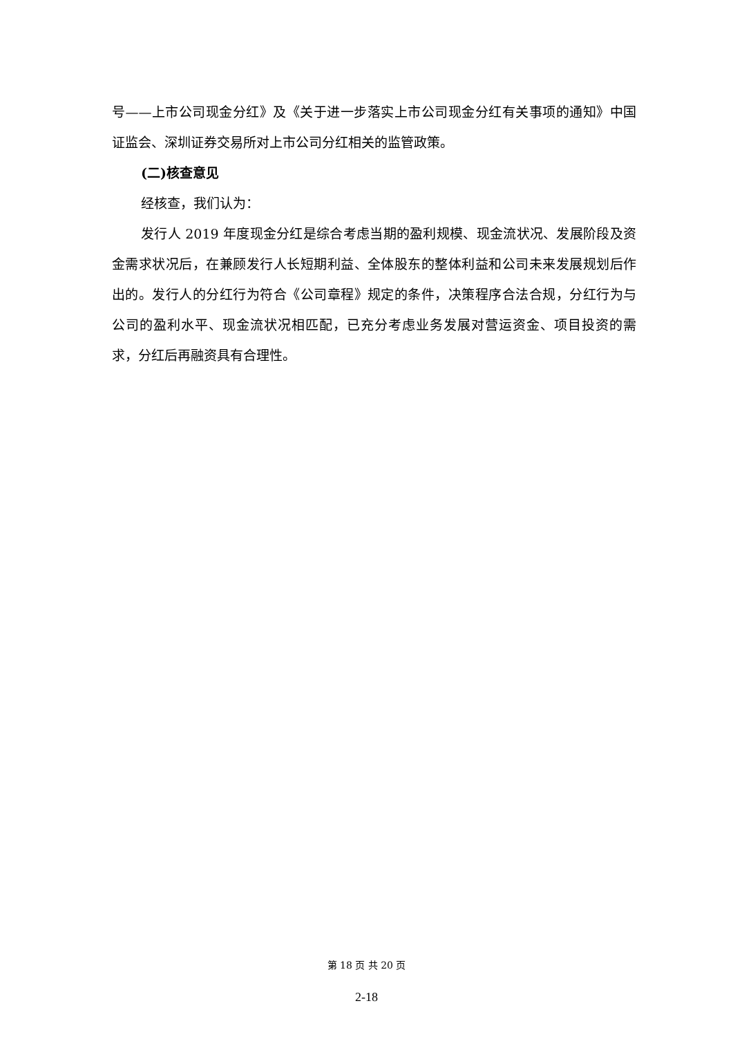号——上市公司现金分红》及《关于进一步落实上市公司现金分红有关事项的通知》中国证监会、深圳证券交易所对上市公司分红相关的监管政策。
(二)核查意见
经核查，我们认为：
发行人 2019 年度现金分红是综合考虑当期的盈利规模、现金流状况、发展阶段及资金需求状况后，在兼顾发行人长短期利益、全体股东的整体利益和公司未来发展规划后作出的。发行人的分红行为符合《公司章程》规定的条件，决策程序合法合规，分红行为与公司的盈利水平、现金流状况相匹配，已充分考虑业务发展对营运资金、项目投资的需求，分红后再融资具有合理性。
第 18 页 共 20 页
2-18